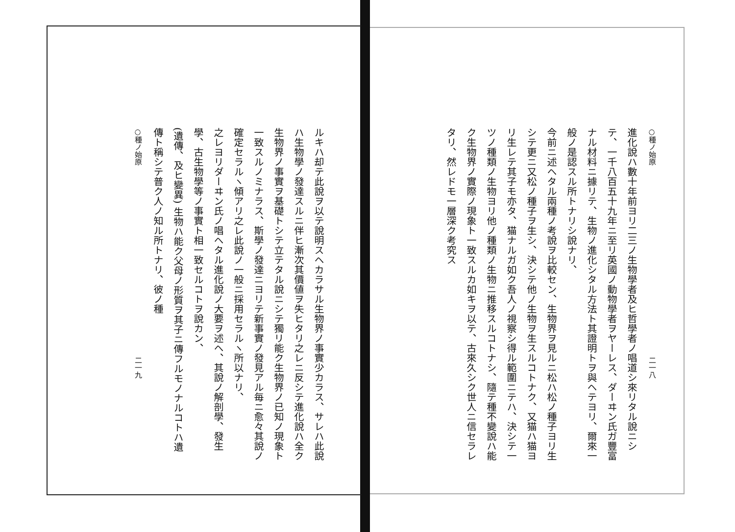○種ノ始原　　　　　　　　　　　　　　　　　　　　　　　　　　二一八
進化說ハ數十年前ヨリ二三ノ生物學者及ヒ哲學者ノ唱道シ來リタル說ニシテ、一千八百五十九年ニ至リ英國ノ動物學者ヲヤーレス、ダーヰン氏ガ豐富ナル材料ニ據リテ、生物ノ進化シタル方法ト其證明トヲ與ヘテヨリ、爾來一般ノ是認スル所トナリシ說ナリ、
今前ニ述ヘタル兩種ノ考說ヲ比較セン、生物界ヲ見ルニ松ハ松ノ種子ヨリ生シテ更ニ又松ノ種子ヲ生シ、決シテ他ノ生物ヲ生スルコトナク、又猫ハ猫ヨリ生レテ其子モ亦タ、猫ナルガ如ク吾人ノ視察シ得ル範圍ニテハ、決シテ一ツノ種類ノ生物ヨリ他ノ種類ノ生物ニ推移スルコトナシ、隨テ種不變說ハ能ク生物界ノ實際ノ現象ト一致スルカ如キヲ以テ、古來久シク世人ニ信セラレタリ、然レドモ一層深ク考究ス
ルキハ却テ此說ヲ以テ說明スヘカラサル生物界ノ事實少カラス、サレハ此說ハ生物學ノ發達スルニ伴ヒ漸次其價値ヲ失ヒタリ之レニ反シテ進化說ハ全ク生物界ノ事實ヲ基礎トシテ立テタル說ニシテ獨リ能ク生物界ノ已知ノ現象ト一致スルノミナラス、斯學ノ發達ニヨリテ新事實ノ發見アル毎ニ愈々其說ノ確定セラルヽ傾アリ之レ此說ノ一般ニ採用セラルヽ所以ナリ、
之レヨリダーヰン氏ノ唱ヘタル進化說ノ大要ヲ述ヘ、其說ノ解剖學、發生學、古生物學等ノ事實ト相一致セルコトヲ說カン、
(遺傳、及ヒ變異) 生物ハ能ク父母ノ形質ヲ其子ニ傳フルモノナルコトハ遺傳ト稱シテ普ク人ノ知ル所トナリ、彼ノ種
○種ノ始原　　　　　　　　　　　　　　　　　　　　　　　　　　二一九